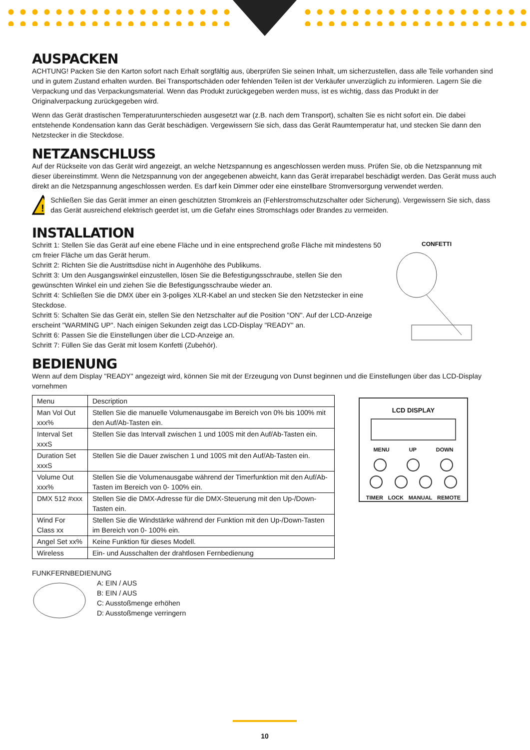AUSPACKEN
ACHTUNG! Packen Sie den Karton sofort nach Erhalt sorgfältig aus, überprüfen Sie seinen Inhalt, um sicherzustellen, dass alle Teile vorhanden sind und in gutem Zustand erhalten wurden. Bei Transportschäden oder fehlenden Teilen ist der Verkäufer unverzüglich zu informieren. Lagern Sie die Verpackung und das Verpackungsmaterial. Wenn das Produkt zurückgegeben werden muss, ist es wichtig, dass das Produkt in der Originalverpackung zurückgegeben wird.
Wenn das Gerät drastischen Temperaturunterschieden ausgesetzt war (z.B. nach dem Transport), schalten Sie es nicht sofort ein. Die dabei entstehende Kondensation kann das Gerät beschädigen. Vergewissern Sie sich, dass das Gerät Raumtemperatur hat, und stecken Sie dann den Netzstecker in die Steckdose.
NETZANSCHLUSS
Auf der Rückseite von das Gerät wird angezeigt, an welche Netzspannung es angeschlossen werden muss. Prüfen Sie, ob die Netzspannung mit dieser übereinstimmt. Wenn die Netzspannung von der angegebenen abweicht, kann das Gerät irreparabel beschädigt werden. Das Gerät muss auch direkt an die Netzspannung angeschlossen werden. Es darf kein Dimmer oder eine einstellbare Stromversorgung verwendet werden.
!
Schließen Sie das Gerät immer an einen geschützten Stromkreis an (Fehlerstromschutzschalter oder Sicherung). Vergewissern Sie sich, dass das Gerät ausreichend elektrisch geerdet ist, um die Gefahr eines Stromschlags oder Brandes zu vermeiden.
INSTALLATION
Schritt 1: Stellen Sie das Gerät auf eine ebene Fläche und in eine entsprechend große Fläche mit mindestens 50 cm freier Fläche um das Gerät herum.
Schritt 2: Richten Sie die Austrittsdüse nicht in Augenhöhe des Publikums.
Schritt 3: Um den Ausgangswinkel einzustellen, lösen Sie die Befestigungsschraube, stellen Sie den gewünschten Winkel ein und ziehen Sie die Befestigungsschraube wieder an.
Schritt 4: Schließen Sie die DMX über ein 3-poliges XLR-Kabel an und stecken Sie den Netzstecker in eine Steckdose.
Schritt 5: Schalten Sie das Gerät ein, stellen Sie den Netzschalter auf die Position "ON". Auf der LCD-Anzeige erscheint "WARMING UP". Nach einigen Sekunden zeigt das LCD-Display "READY" an.
Schritt 6: Passen Sie die Einstellungen über die LCD-Anzeige an.
Schritt 7: Füllen Sie das Gerät mit losem Konfetti (Zubehör).
CONFETTI
BEDIENUNG
Wenn auf dem Display "READY" angezeigt wird, können Sie mit der Erzeugung von Dunst beginnen und die Einstellungen über das LCD-Display vornehmen
| Menu | Description |
| --- | --- |
| Man Vol Out xxx% | Stellen Sie die manuelle Volumenausgabe im Bereich von 0% bis 100% mit den Auf/Ab-Tasten ein. |
| Interval Set xxxS | Stellen Sie das Intervall zwischen 1 und 100S mit den Auf/Ab-Tasten ein. |
| Duration Set xxxS | Stellen Sie die Dauer zwischen 1 und 100S mit den Auf/Ab-Tasten ein. |
| Volume Out xxx% | Stellen Sie die Volumenausgabe während der Timerfunktion mit den Auf/Ab-Tasten im Bereich von 0- 100% ein. |
| DMX 512 #xxx | Stellen Sie die DMX-Adresse für die DMX-Steuerung mit den Up-/Down-Tasten ein. |
| Wind For Class xx | Stellen Sie die Windstärke während der Funktion mit den Up-/Down-Tasten im Bereich von 0- 100% ein. |
| Angel Set xx% | Keine Funktion für dieses Modell. |
| Wireless | Ein- und Ausschalten der drahtlosen Fernbedienung |
LCD DISPLAY
MENU UP DOWN
TIMER LOCK MANUAL REMOTE
FUNKFERNBEDIENUNG
A: EIN / AUS
B: EIN / AUS
C: Ausstoßmenge erhöhen
D: Ausstoßmenge verringern
10